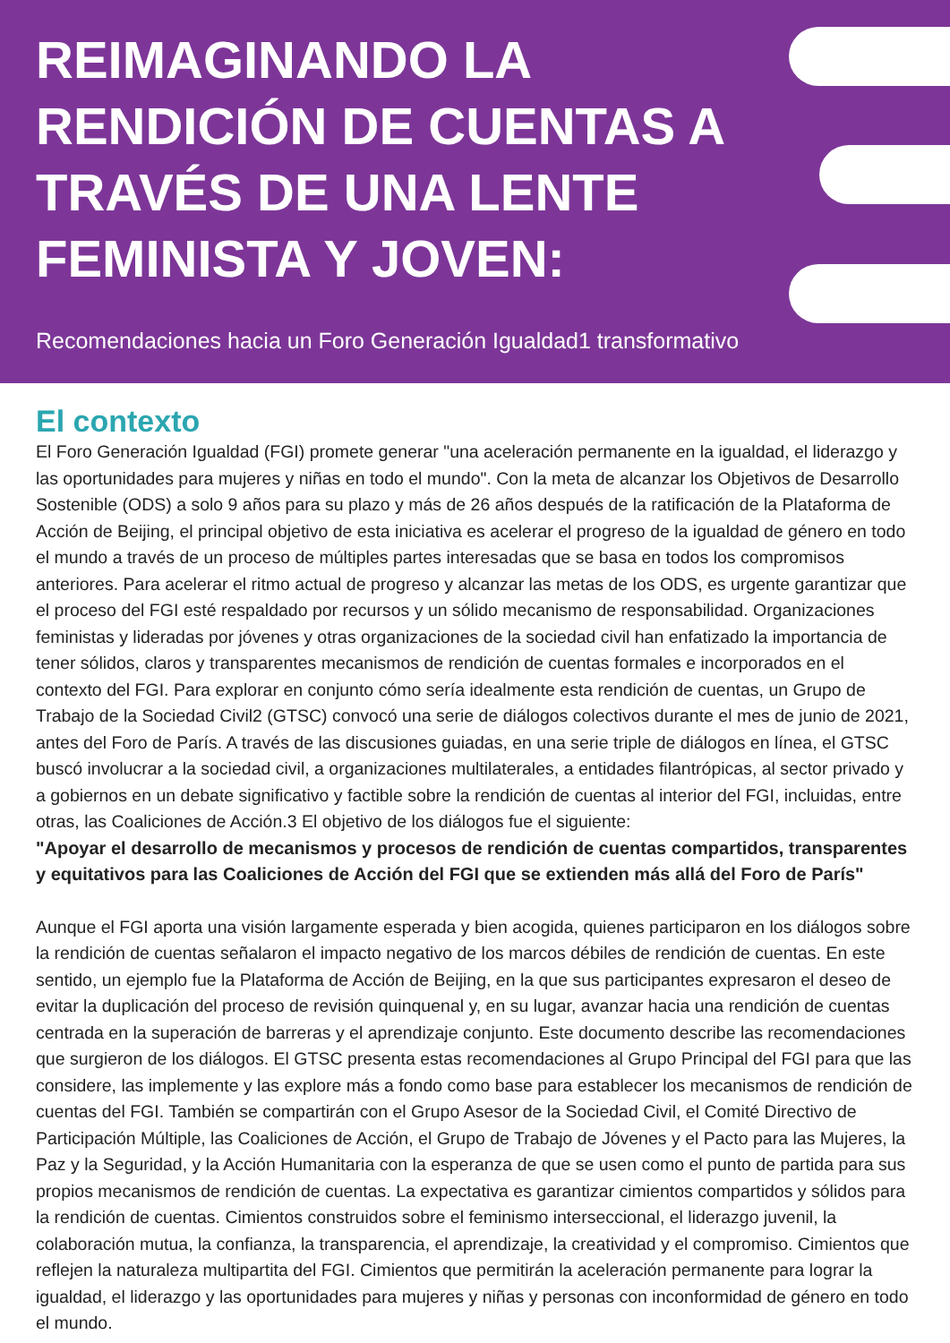REIMAGINANDO LA RENDICIÓN DE CUENTAS A TRAVÉS DE UNA LENTE FEMINISTA Y JOVEN:
Recomendaciones hacia un Foro Generación Igualdad1 transformativo
El contexto
El Foro Generación Igualdad (FGI) promete generar "una aceleración permanente en la igualdad, el liderazgo y las oportunidades para mujeres y niñas en todo el mundo". Con la meta de alcanzar los Objetivos de Desarrollo Sostenible (ODS) a solo 9 años para su plazo y más de 26 años después de la ratificación de la Plataforma de Acción de Beijing, el principal objetivo de esta iniciativa es acelerar el progreso de la igualdad de género en todo el mundo a través de un proceso de múltiples partes interesadas que se basa en todos los compromisos anteriores. Para acelerar el ritmo actual de progreso y alcanzar las metas de los ODS, es urgente garantizar que el proceso del FGI esté respaldado por recursos y un sólido mecanismo de responsabilidad. Organizaciones feministas y lideradas por jóvenes y otras organizaciones de la sociedad civil han enfatizado la importancia de tener sólidos, claros y transparentes mecanismos de rendición de cuentas formales e incorporados en el contexto del FGI. Para explorar en conjunto cómo sería idealmente esta rendición de cuentas, un Grupo de Trabajo de la Sociedad Civil2 (GTSC) convocó una serie de diálogos colectivos durante el mes de junio de 2021, antes del Foro de París. A través de las discusiones guiadas, en una serie triple de diálogos en línea, el GTSC buscó involucrar a la sociedad civil, a organizaciones multilaterales, a entidades filantrópicas, al sector privado y a gobiernos en un debate significativo y factible sobre la rendición de cuentas al interior del FGI, incluidas, entre otras, las Coaliciones de Acción.3 El objetivo de los diálogos fue el siguiente:
"Apoyar el desarrollo de mecanismos y procesos de rendición de cuentas compartidos, transparentes y equitativos para las Coaliciones de Acción del FGI que se extienden más allá del Foro de París"
Aunque el FGI aporta una visión largamente esperada y bien acogida, quienes participaron en los diálogos sobre la rendición de cuentas señalaron el impacto negativo de los marcos débiles de rendición de cuentas. En este sentido, un ejemplo fue la Plataforma de Acción de Beijing, en la que sus participantes expresaron el deseo de evitar la duplicación del proceso de revisión quinquenal y, en su lugar, avanzar hacia una rendición de cuentas centrada en la superación de barreras y el aprendizaje conjunto. Este documento describe las recomendaciones que surgieron de los diálogos. El GTSC presenta estas recomendaciones al Grupo Principal del FGI para que las considere, las implemente y las explore más a fondo como base para establecer los mecanismos de rendición de cuentas del FGI. También se compartirán con el Grupo Asesor de la Sociedad Civil, el Comité Directivo de Participación Múltiple, las Coaliciones de Acción, el Grupo de Trabajo de Jóvenes y el Pacto para las Mujeres, la Paz y la Seguridad, y la Acción Humanitaria con la esperanza de que se usen como el punto de partida para sus propios mecanismos de rendición de cuentas. La expectativa es garantizar cimientos compartidos y sólidos para la rendición de cuentas. Cimientos construidos sobre el feminismo interseccional, el liderazgo juvenil, la colaboración mutua, la confianza, la transparencia, el aprendizaje, la creatividad y el compromiso. Cimientos que reflejen la naturaleza multipartita del FGI. Cimientos que permitirán la aceleración permanente para lograr la igualdad, el liderazgo y las oportunidades para mujeres y niñas y personas con inconformidad de género en todo el mundo.